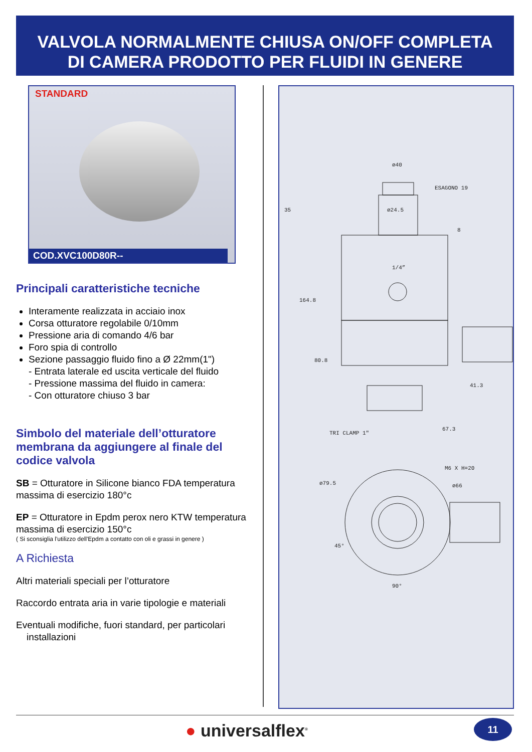VALVOLA NORMALMENTE CHIUSA ON/OFF COMPLETA
DI CAMERA PRODOTTO PER FLUIDI IN GENERE
STANDARD
COD.XVC100D80R--
Principali caratteristiche tecniche
Interamente realizzata in acciaio inox
Corsa otturatore regolabile 0/10mm
Pressione aria di comando 4/6 bar
Foro spia di controllo
Sezione passaggio fluido fino a Ø 22mm(1")
- Entrata laterale ed uscita verticale del fluido
- Pressione massima del fluido in camera:
- Con otturatore chiuso 3 bar
Simbolo del materiale dell’otturatore membrana da aggiungere al finale del codice valvola
SB = Otturatore in Silicone bianco FDA temperatura massima di esercizio 180°c
EP = Otturatore in Epdm perox nero KTW temperatura massima di esercizio 150°c
( Si sconsiglia l'utilizzo dell'Epdm a contatto con oli e grassi in genere )
A Richiesta
Altri materiali speciali per l’otturatore
Raccordo entrata aria in varie tipologie e materiali
Eventuali modifiche, fuori standard, per particolari
installazioni
ø40
ESAGONO 19
ø24.5
1/4”
164.8
80.8
41.3
TRI CLAMP 1"
67.3
ø79.5
M6 X H=20
ø66
45°
90°
35
8
● universalflex<sup>®</sup> 11